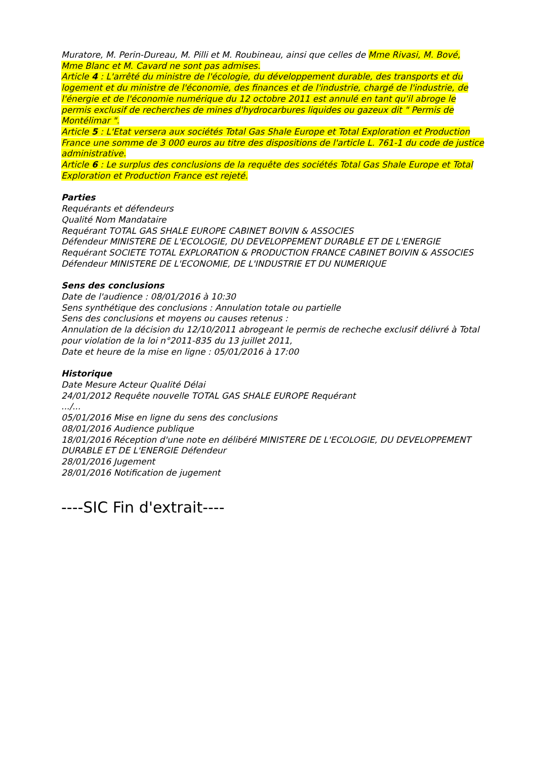Muratore, M. Perin-Dureau, M. Pilli et M. Roubineau, ainsi que celles de Mme Rivasi, M. Bové, Mme Blanc et M. Cavard ne sont pas admises.
Article 4 : L'arrêté du ministre de l'écologie, du développement durable, des transports et du logement et du ministre de l'économie, des finances et de l'industrie, chargé de l'industrie, de l'énergie et de l'économie numérique du 12 octobre 2011 est annulé en tant qu'il abroge le permis exclusif de recherches de mines d'hydrocarbures liquides ou gazeux dit " Permis de Montélimar ".
Article 5 : L'Etat versera aux sociétés Total Gas Shale Europe et Total Exploration et Production France une somme de 3 000 euros au titre des dispositions de l'article L. 761-1 du code de justice administrative.
Article 6 : Le surplus des conclusions de la requête des sociétés Total Gas Shale Europe et Total Exploration et Production France est rejeté.
Parties
Requérants et défendeurs
Qualité Nom Mandataire
Requérant TOTAL GAS SHALE EUROPE CABINET BOIVIN & ASSOCIES
Défendeur MINISTERE DE L'ECOLOGIE, DU DEVELOPPEMENT DURABLE ET DE L'ENERGIE
Requérant SOCIETE TOTAL EXPLORATION & PRODUCTION FRANCE CABINET BOIVIN & ASSOCIES
Défendeur MINISTERE DE L'ECONOMIE, DE L'INDUSTRIE ET DU NUMERIQUE
Sens des conclusions
Date de l'audience : 08/01/2016 à 10:30
Sens synthétique des conclusions : Annulation totale ou partielle
Sens des conclusions et moyens ou causes retenus :
Annulation de la décision du 12/10/2011 abrogeant le permis de recheche exclusif délivré à Total pour violation de la loi n°2011-835 du 13 juillet 2011,
Date et heure de la mise en ligne : 05/01/2016 à 17:00
Historique
Date Mesure Acteur Qualité Délai
24/01/2012 Requête nouvelle TOTAL GAS SHALE EUROPE Requérant
.../...
05/01/2016 Mise en ligne du sens des conclusions
08/01/2016 Audience publique
18/01/2016 Réception d'une note en délibéré MINISTERE DE L'ECOLOGIE, DU DEVELOPPEMENT DURABLE ET DE L'ENERGIE Défendeur
28/01/2016 Jugement
28/01/2016 Notification de jugement
----SIC Fin d'extrait----